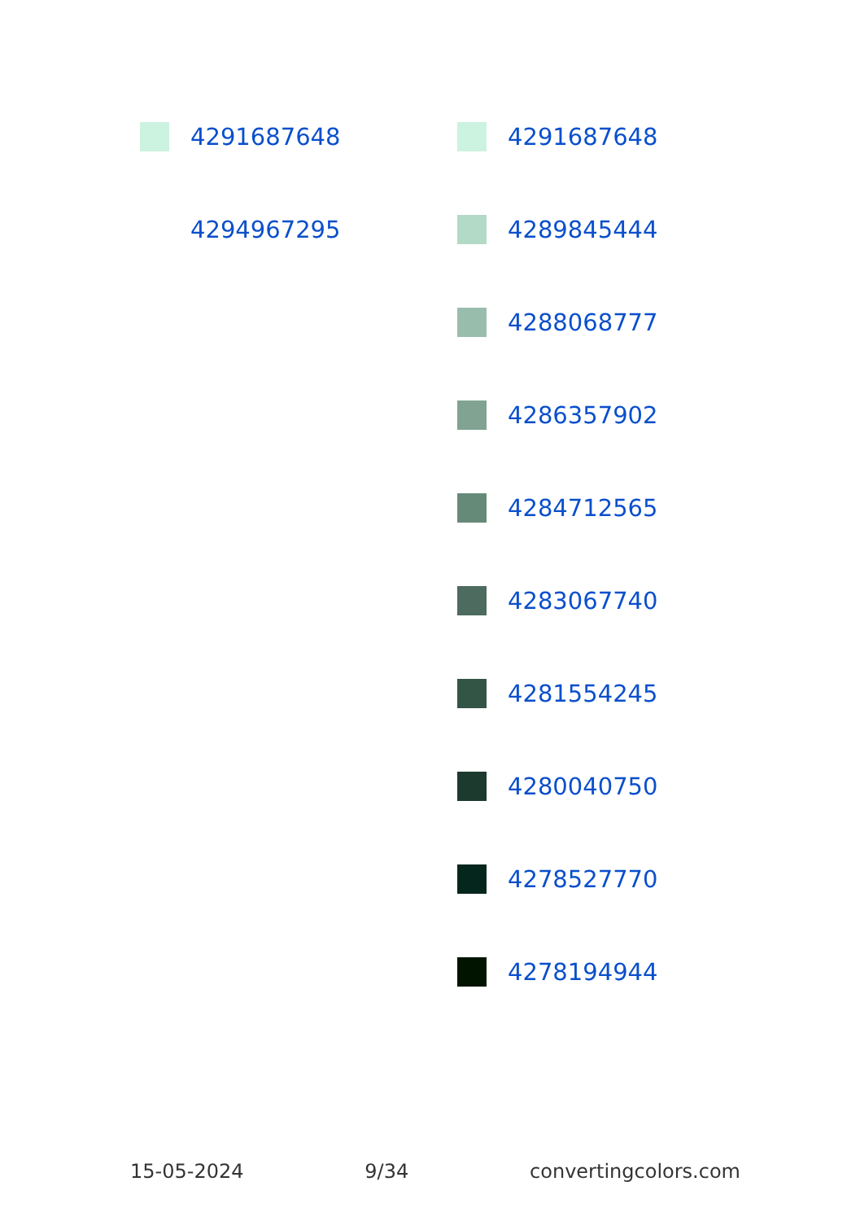4291687648
4294967295
4291687648
4289845444
4288068777
4286357902
4284712565
4283067740
4281554245
4280040750
4278527770
4278194944
15-05-2024 9/34 convertingcolors.com